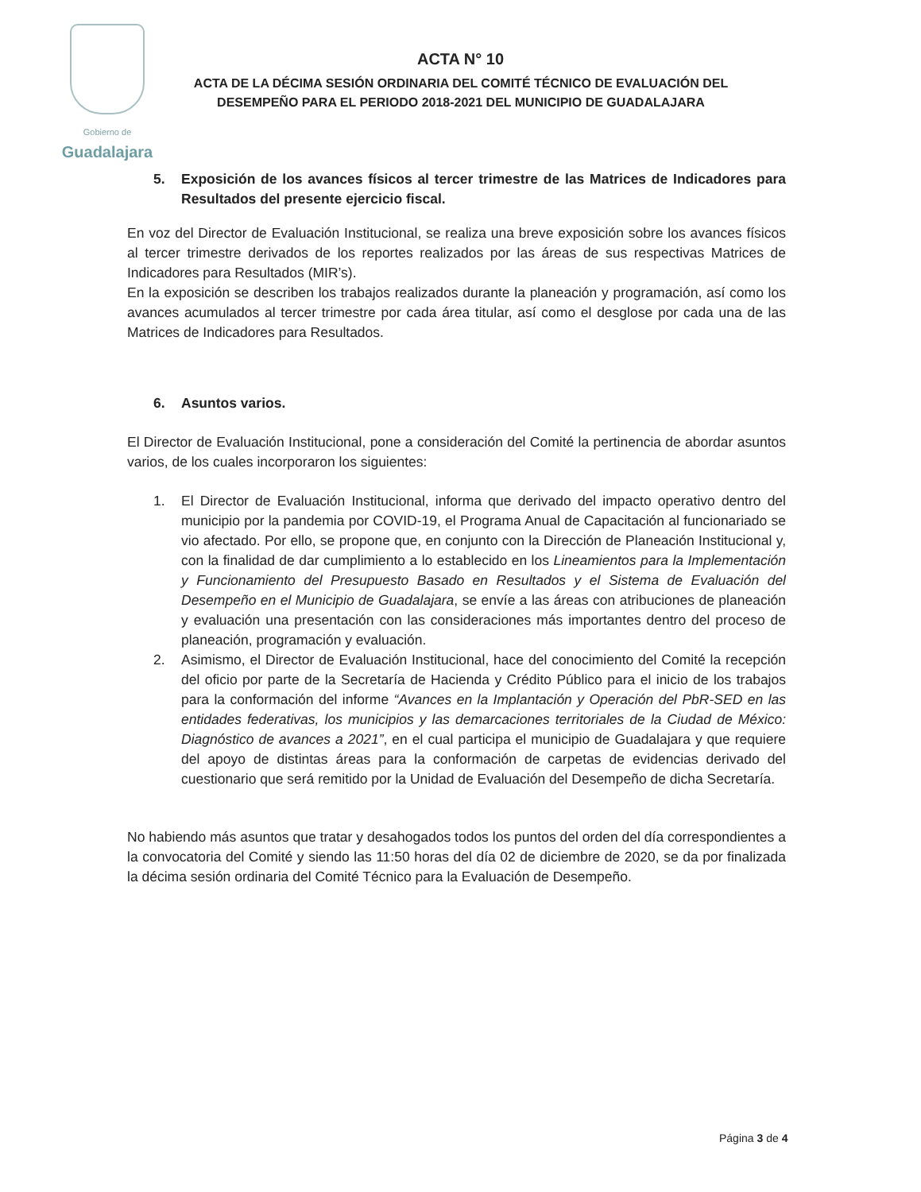Gobierno de
Guadalajara
ACTA N° 10
ACTA DE LA DÉCIMA SESIÓN ORDINARIA DEL COMITÉ TÉCNICO DE EVALUACIÓN DEL DESEMPEÑO PARA EL PERIODO 2018-2021 DEL MUNICIPIO DE GUADALAJARA
5. Exposición de los avances físicos al tercer trimestre de las Matrices de Indicadores para Resultados del presente ejercicio fiscal.
En voz del Director de Evaluación Institucional, se realiza una breve exposición sobre los avances físicos al tercer trimestre derivados de los reportes realizados por las áreas de sus respectivas Matrices de Indicadores para Resultados (MIR’s).
En la exposición se describen los trabajos realizados durante la planeación y programación, así como los avances acumulados al tercer trimestre por cada área titular, así como el desglose por cada una de las Matrices de Indicadores para Resultados.
6. Asuntos varios.
El Director de Evaluación Institucional, pone a consideración del Comité la pertinencia de abordar asuntos varios, de los cuales incorporaron los siguientes:
1. El Director de Evaluación Institucional, informa que derivado del impacto operativo dentro del municipio por la pandemia por COVID-19, el Programa Anual de Capacitación al funcionariado se vio afectado. Por ello, se propone que, en conjunto con la Dirección de Planeación Institucional y, con la finalidad de dar cumplimiento a lo establecido en los Lineamientos para la Implementación y Funcionamiento del Presupuesto Basado en Resultados y el Sistema de Evaluación del Desempeño en el Municipio de Guadalajara, se envíe a las áreas con atribuciones de planeación y evaluación una presentación con las consideraciones más importantes dentro del proceso de planeación, programación y evaluación.
2. Asimismo, el Director de Evaluación Institucional, hace del conocimiento del Comité la recepción del oficio por parte de la Secretaría de Hacienda y Crédito Público para el inicio de los trabajos para la conformación del informe “Avances en la Implantación y Operación del PbR-SED en las entidades federativas, los municipios y las demarcaciones territoriales de la Ciudad de México: Diagnóstico de avances a 2021”, en el cual participa el municipio de Guadalajara y que requiere del apoyo de distintas áreas para la conformación de carpetas de evidencias derivado del cuestionario que será remitido por la Unidad de Evaluación del Desempeño de dicha Secretaría.
No habiendo más asuntos que tratar y desahogados todos los puntos del orden del día correspondientes a la convocatoria del Comité y siendo las 11:50 horas del día 02 de diciembre de 2020, se da por finalizada la décima sesión ordinaria del Comité Técnico para la Evaluación de Desempeño.
Página 3 de 4